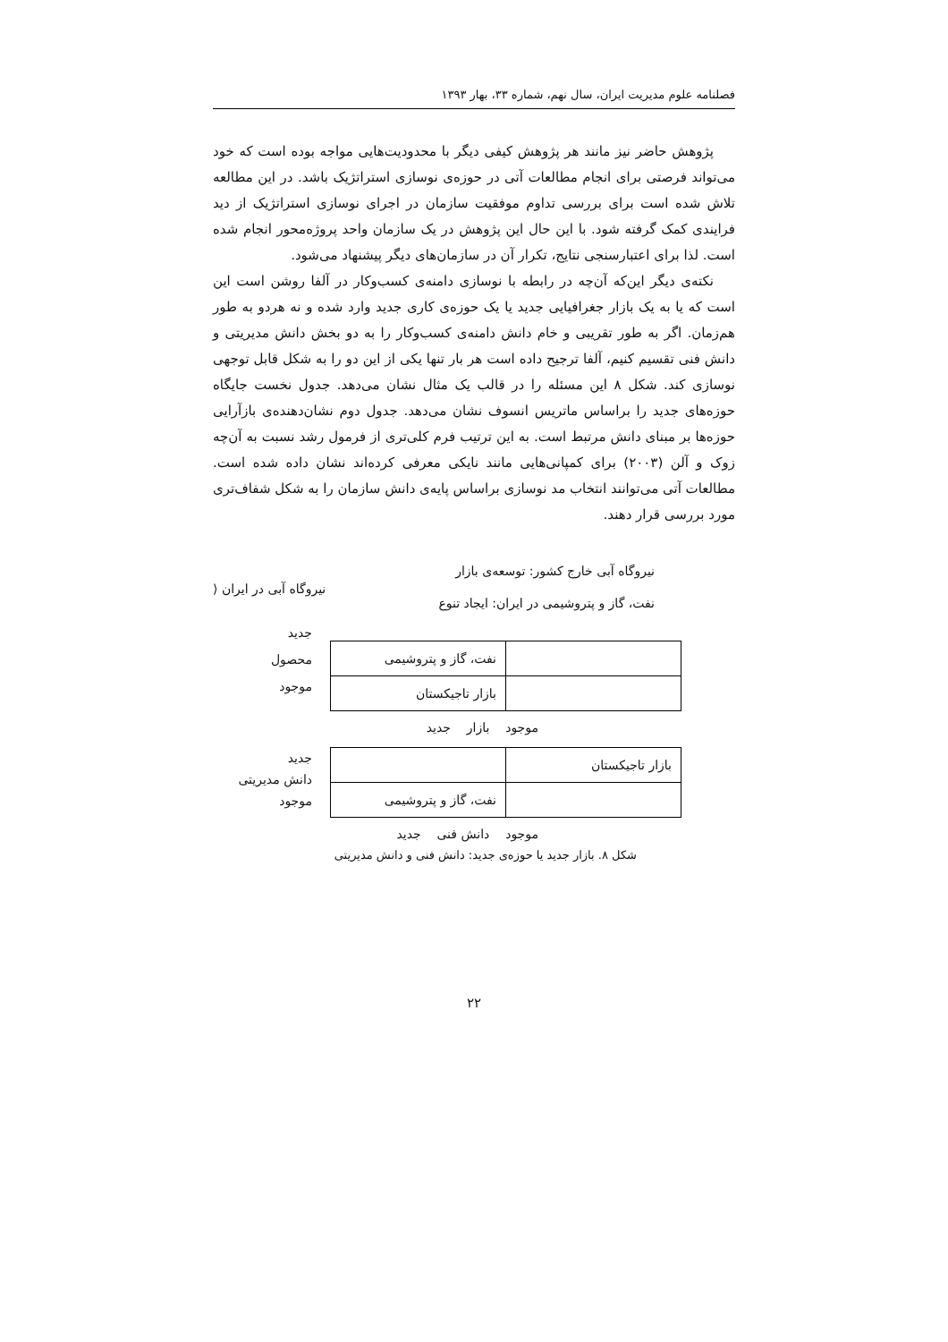فصلنامه علوم مدیریت ایران، سال نهم، شماره ۳۳، بهار ۱۳۹۳
پژوهش حاضر نیز مانند هر پژوهش کیفی دیگر با محدودیت‌هایی مواجه بوده است که خود می‌تواند فرصتی برای انجام مطالعات آتی در حوزه‌ی نوسازی استراتژیک باشد. در این مطالعه تلاش شده است برای بررسی تداوم موفقیت سازمان در اجرای نوسازی استراتژیک از دید فرایندی کمک گرفته شود. با این حال این پژوهش در یک سازمان واحد پروژه‌محور انجام شده است. لذا برای اعتبارسنجی نتایج، تکرار آن در سازمان‌های دیگر پیشنهاد می‌شود.
نکته‌ی دیگر این‌که آن‌چه در رابطه با نوسازی دامنه‌ی کسب‌وکار در آلفا روشن است این است که یا به یک بازار جغرافیایی جدید یا یک حوزه‌ی کاری جدید وارد شده و نه هردو به طور هم‌زمان. اگر به طور تقریبی و خام دانش دامنه‌ی کسب‌وکار را به دو بخش دانش مدیریتی و دانش فنی تقسیم کنیم، آلفا ترجیح داده است هر بار تنها یکی از این دو را به شکل قابل توجهی نوسازی کند. شکل ۸ این مسئله را در قالب یک مثال نشان می‌دهد. جدول نخست جایگاه حوزه‌های جدید را براساس ماتریس انسوف نشان می‌دهد. جدول دوم نشان‌دهنده‌ی بازآرایی حوزه‌ها بر مبنای دانش مرتبط است. به این ترتیب فرم کلی‌تری از فرمول رشد نسبت به آن‌چه زوک و آلن (۲۰۰۳) برای کمپانی‌هایی مانند نایکی معرفی کرده‌اند نشان داده شده است. مطالعات آتی می‌توانند انتخاب مد نوسازی براساس پایه‌ی دانش سازمان را به شکل شفاف‌تری مورد بررسی قرار دهند.
نیروگاه آبی خارج کشور: توسعه‌ی بازار
نیروگاه آبی در ایران ⟨
نفت، گاز و پتروشیمی در ایران: ایجاد تنوع
| | نفت، گاز و پتروشیمی |
| | بازار تاجیکستان |
جدید
محصول
موجود
موجود بازار جدید
| بازار تاجیکستان | |
| | نفت، گاز و پتروشیمی |
جدید
دانش مدیریتی
موجود
موجود دانش فنی جدید
شکل ۸. بازار جدید یا حوزه‌ی جدید: دانش فنی و دانش مدیریتی
۲۲